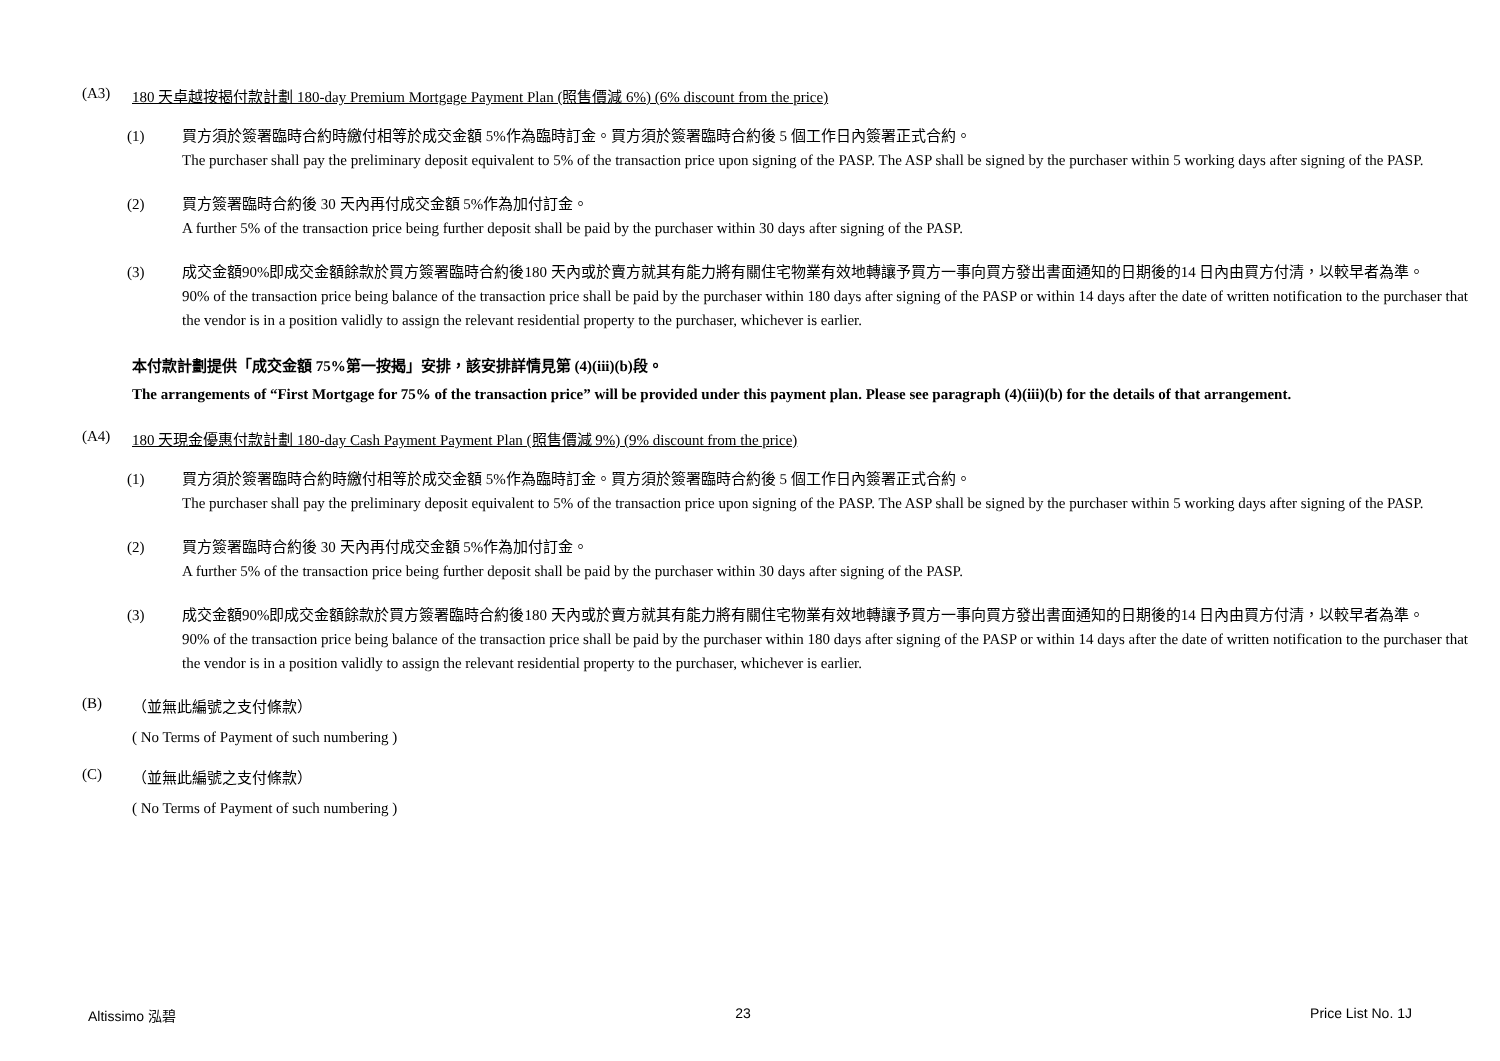(A3) 180 天卓越按揭付款計劃 180-day Premium Mortgage Payment Plan (照售價減 6%) (6% discount from the price)
(1) 買方須於簽署臨時合約時繳付相等於成交金額 5%作為臨時訂金。買方須於簽署臨時合約後 5 個工作日內簽署正式合約。
The purchaser shall pay the preliminary deposit equivalent to 5% of the transaction price upon signing of the PASP. The ASP shall be signed by the purchaser within 5 working days after signing of the PASP.
(2) 買方簽署臨時合約後 30 天內再付成交金額 5%作為加付訂金。
A further 5% of the transaction price being further deposit shall be paid by the purchaser within 30 days after signing of the PASP.
(3) 成交金額90%即成交金額餘款於買方簽署臨時合約後180 天內或於賣方就其有能力將有關住宅物業有效地轉讓予買方一事向買方發出書面通知的日期後的14 日內由買方付清，以較早者為準。
90% of the transaction price being balance of the transaction price shall be paid by the purchaser within 180 days after signing of the PASP or within 14 days after the date of written notification to the purchaser that the vendor is in a position validly to assign the relevant residential property to the purchaser, whichever is earlier.
本付款計劃提供「成交金額 75%第一按揭」安排，該安排詳情見第 (4)(iii)(b)段。
The arrangements of “First Mortgage for 75% of the transaction price” will be provided under this payment plan. Please see paragraph (4)(iii)(b) for the details of that arrangement.
(A4) 180 天現金優惠付款計劃 180-day Cash Payment Payment Plan (照售價減 9%) (9% discount from the price)
(1) 買方須於簽署臨時合約時繳付相等於成交金額 5%作為臨時訂金。買方須於簽署臨時合約後 5 個工作日內簽署正式合約。
The purchaser shall pay the preliminary deposit equivalent to 5% of the transaction price upon signing of the PASP. The ASP shall be signed by the purchaser within 5 working days after signing of the PASP.
(2) 買方簽署臨時合約後 30 天內再付成交金額 5%作為加付訂金。
A further 5% of the transaction price being further deposit shall be paid by the purchaser within 30 days after signing of the PASP.
(3) 成交金額90%即成交金額餘款於買方簽署臨時合約後180 天內或於賣方就其有能力將有關住宅物業有效地轉讓予買方一事向買方發出書面通知的日期後的14 日內由買方付清，以較早者為準。
90% of the transaction price being balance of the transaction price shall be paid by the purchaser within 180 days after signing of the PASP or within 14 days after the date of written notification to the purchaser that the vendor is in a position validly to assign the relevant residential property to the purchaser, whichever is earlier.
(B) （並無此編號之支付條款）
( No Terms of Payment of such numbering )
(C) （並無此編號之支付條款）
( No Terms of Payment of such numbering )
Altissimo 泓碧 23 Price List No. 1J